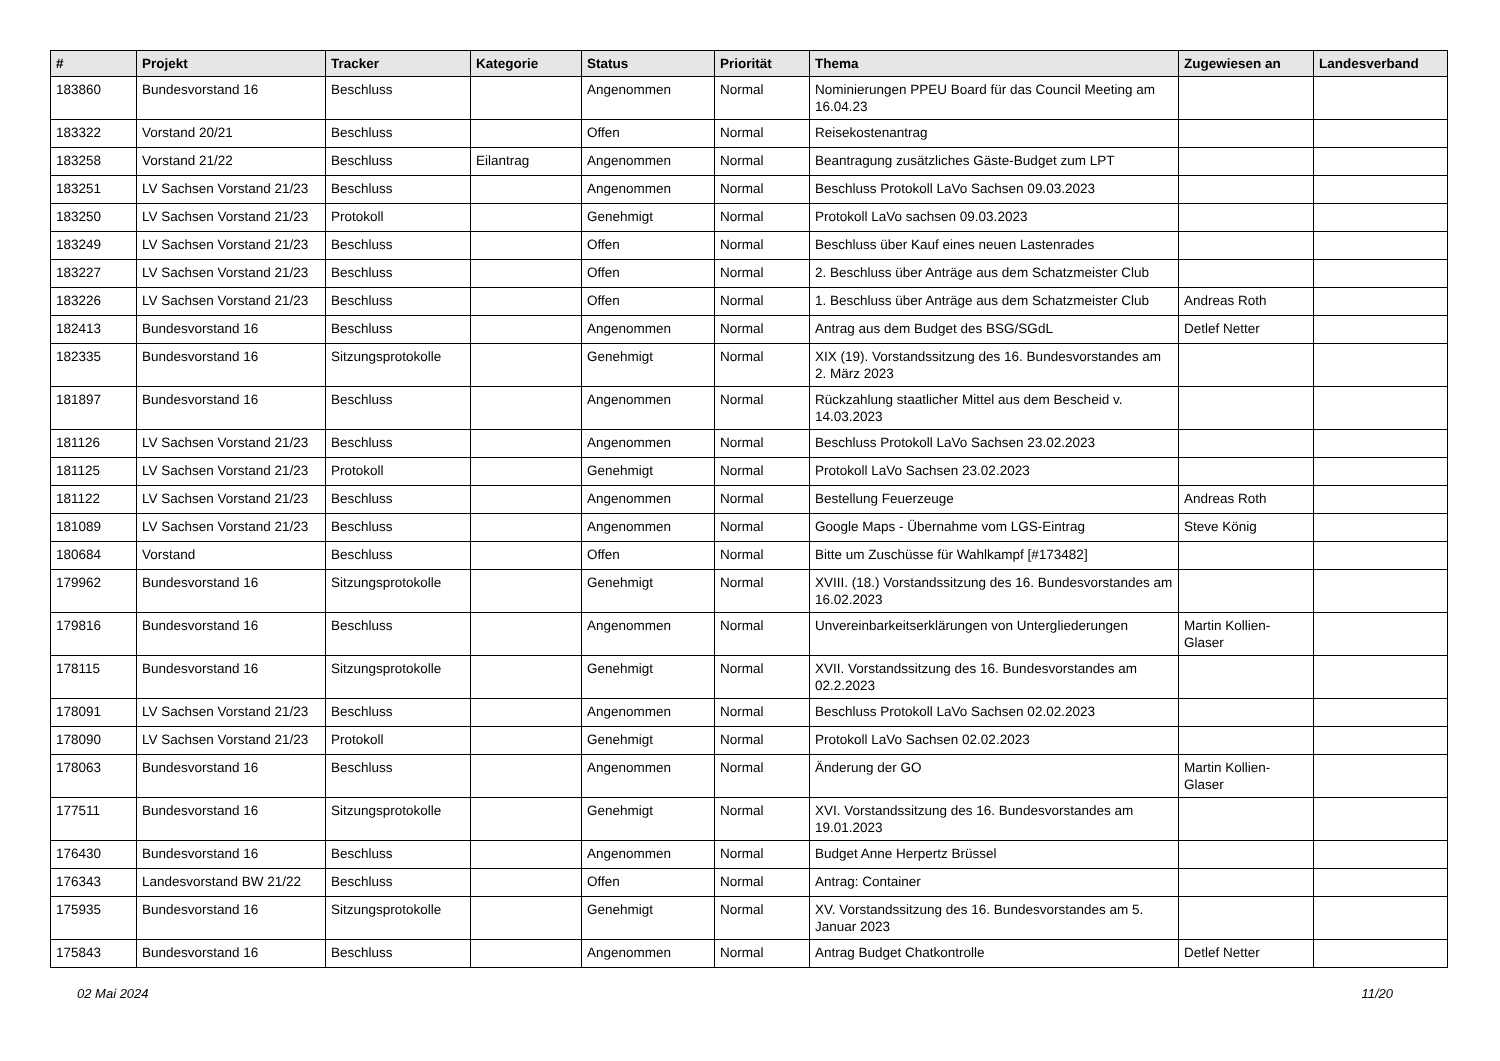| # | Projekt | Tracker | Kategorie | Status | Priorität | Thema | Zugewiesen an | Landesverband |
| --- | --- | --- | --- | --- | --- | --- | --- | --- |
| 183860 | Bundesvorstand 16 | Beschluss | | Angenommen | Normal | Nominierungen PPEU Board für das Council Meeting am 16.04.23 | | |
| 183322 | Vorstand 20/21 | Beschluss | | Offen | Normal | Reisekostenantrag | | |
| 183258 | Vorstand 21/22 | Beschluss | Eilantrag | Angenommen | Normal | Beantragung zusätzliches Gäste-Budget zum LPT | | |
| 183251 | LV Sachsen Vorstand 21/23 | Beschluss | | Angenommen | Normal | Beschluss Protokoll LaVo Sachsen 09.03.2023 | | |
| 183250 | LV Sachsen Vorstand 21/23 | Protokoll | | Genehmigt | Normal | Protokoll LaVo sachsen 09.03.2023 | | |
| 183249 | LV Sachsen Vorstand 21/23 | Beschluss | | Offen | Normal | Beschluss über Kauf eines neuen Lastenrades | | |
| 183227 | LV Sachsen Vorstand 21/23 | Beschluss | | Offen | Normal | 2. Beschluss über Anträge aus dem Schatzmeister Club | | |
| 183226 | LV Sachsen Vorstand 21/23 | Beschluss | | Offen | Normal | 1. Beschluss über Anträge aus dem Schatzmeister Club | Andreas Roth | |
| 182413 | Bundesvorstand 16 | Beschluss | | Angenommen | Normal | Antrag aus dem Budget des BSG/SGdL | Detlef Netter | |
| 182335 | Bundesvorstand 16 | Sitzungsprotokolle | | Genehmigt | Normal | XIX (19). Vorstandssitzung des 16. Bundesvorstandes am 2. März 2023 | | |
| 181897 | Bundesvorstand 16 | Beschluss | | Angenommen | Normal | Rückzahlung staatlicher Mittel aus dem Bescheid v. 14.03.2023 | | |
| 181126 | LV Sachsen Vorstand 21/23 | Beschluss | | Angenommen | Normal | Beschluss Protokoll LaVo Sachsen 23.02.2023 | | |
| 181125 | LV Sachsen Vorstand 21/23 | Protokoll | | Genehmigt | Normal | Protokoll LaVo Sachsen 23.02.2023 | | |
| 181122 | LV Sachsen Vorstand 21/23 | Beschluss | | Angenommen | Normal | Bestellung Feuerzeuge | Andreas Roth | |
| 181089 | LV Sachsen Vorstand 21/23 | Beschluss | | Angenommen | Normal | Google Maps - Übernahme vom LGS-Eintrag | Steve König | |
| 180684 | Vorstand | Beschluss | | Offen | Normal | Bitte um Zuschüsse für Wahlkampf [#173482] | | |
| 179962 | Bundesvorstand 16 | Sitzungsprotokolle | | Genehmigt | Normal | XVIII. (18.) Vorstandssitzung des 16. Bundesvorstandes am 16.02.2023 | | |
| 179816 | Bundesvorstand 16 | Beschluss | | Angenommen | Normal | Unvereinbarkeitserklärungen von Untergliederungen | Martin Kollien-Glaser | |
| 178115 | Bundesvorstand 16 | Sitzungsprotokolle | | Genehmigt | Normal | XVII. Vorstandssitzung des 16. Bundesvorstandes am 02.2.2023 | | |
| 178091 | LV Sachsen Vorstand 21/23 | Beschluss | | Angenommen | Normal | Beschluss Protokoll LaVo Sachsen 02.02.2023 | | |
| 178090 | LV Sachsen Vorstand 21/23 | Protokoll | | Genehmigt | Normal | Protokoll LaVo Sachsen 02.02.2023 | | |
| 178063 | Bundesvorstand 16 | Beschluss | | Angenommen | Normal | Änderung der GO | Martin Kollien-Glaser | |
| 177511 | Bundesvorstand 16 | Sitzungsprotokolle | | Genehmigt | Normal | XVI. Vorstandssitzung des 16. Bundesvorstandes am 19.01.2023 | | |
| 176430 | Bundesvorstand 16 | Beschluss | | Angenommen | Normal | Budget Anne Herpertz Brüssel | | |
| 176343 | Landesvorstand BW 21/22 | Beschluss | | Offen | Normal | Antrag: Container | | |
| 175935 | Bundesvorstand 16 | Sitzungsprotokolle | | Genehmigt | Normal | XV. Vorstandssitzung des 16. Bundesvorstandes am 5. Januar 2023 | | |
| 175843 | Bundesvorstand 16 | Beschluss | | Angenommen | Normal | Antrag Budget Chatkontrolle | Detlef Netter | |
02 Mai 2024 11/20